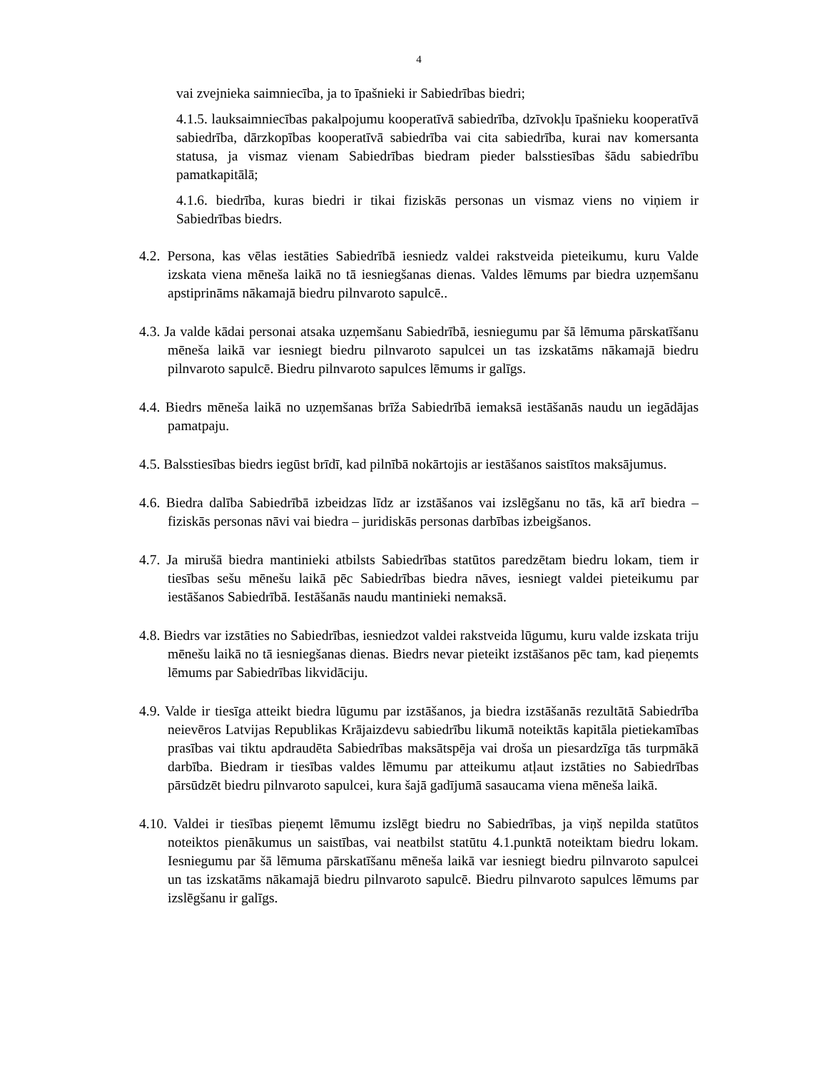4
vai zvejnieka saimniecība, ja to īpašnieki ir Sabiedrības biedri;
4.1.5. lauksaimniecības pakalpojumu kooperatīvā sabiedrība, dzīvokļu īpašnieku kooperatīvā sabiedrība, dārzkopības kooperatīvā sabiedrība vai cita sabiedrība, kurai nav komersanta statusa, ja vismaz vienam Sabiedrības biedram pieder balsstiesības šādu sabiedrību pamatkapitālā;
4.1.6. biedrība, kuras biedri ir tikai fiziskās personas un vismaz viens no viņiem ir Sabiedrības biedrs.
4.2. Persona, kas vēlas iestāties Sabiedrībā iesniedz valdei rakstveida pieteikumu, kuru Valde izskata viena mēneša laikā no tā iesniegšanas dienas. Valdes lēmums par biedra uzņemšanu apstiprināms nākamajā biedru pilnvaroto sapulcē..
4.3. Ja valde kādai personai atsaka uzņemšanu Sabiedrībā, iesniegumu par šā lēmuma pārskatīšanu mēneša laikā var iesniegt biedru pilnvaroto sapulcei un tas izskatāms nākamajā biedru pilnvaroto sapulcē. Biedru pilnvaroto sapulces lēmums ir galīgs.
4.4. Biedrs mēneša laikā no uzņemšanas brīža Sabiedrībā iemaksā iestāšanās naudu un iegādājas pamatpaju.
4.5. Balsstiesības biedrs iegūst brīdī, kad pilnībā nokārtojis ar iestāšanos saistītos maksājumus.
4.6. Biedra dalība Sabiedrībā izbeidzas līdz ar izstāšanos vai izslēgšanu no tās, kā arī biedra – fiziskās personas nāvi vai biedra – juridiskās personas darbības izbeigšanos.
4.7. Ja mirušā biedra mantinieki atbilsts Sabiedrības statūtos paredzētam biedru lokam, tiem ir tiesības sešu mēnešu laikā pēc Sabiedrības biedra nāves, iesniegt valdei pieteikumu par iestāšanos Sabiedrībā. Iestāšanās naudu mantinieki nemaksā.
4.8. Biedrs var izstāties no Sabiedrības, iesniedzot valdei rakstveida lūgumu, kuru valde izskata triju mēnešu laikā no tā iesniegšanas dienas. Biedrs nevar pieteikt izstāšanos pēc tam, kad pieņemts lēmums par Sabiedrības likvidāciju.
4.9. Valde ir tiesīga atteikt biedra lūgumu par izstāšanos, ja biedra izstāšanās rezultātā Sabiedrība neievēros Latvijas Republikas Krājaizdevu sabiedrību likumā noteiktās kapitāla pietiekamības prasības vai tiktu apdraudēta Sabiedrības maksātspēja vai droša un piesardzīga tās turpmākā darbība. Biedram ir tiesības valdes lēmumu par atteikumu atļaut izstāties no Sabiedrības pārsūdzēt biedru pilnvaroto sapulcei, kura šajā gadījumā sasaucama viena mēneša laikā.
4.10. Valdei ir tiesības pieņemt lēmumu izslēgt biedru no Sabiedrības, ja viņš nepilda statūtos noteiktos pienākumus un saistības, vai neatbilst statūtu 4.1.punktā noteiktam biedru lokam. Iesniegumu par šā lēmuma pārskatīšanu mēneša laikā var iesniegt biedru pilnvaroto sapulcei un tas izskatāms nākamajā biedru pilnvaroto sapulcē. Biedru pilnvaroto sapulces lēmums par izslēgšanu ir galīgs.